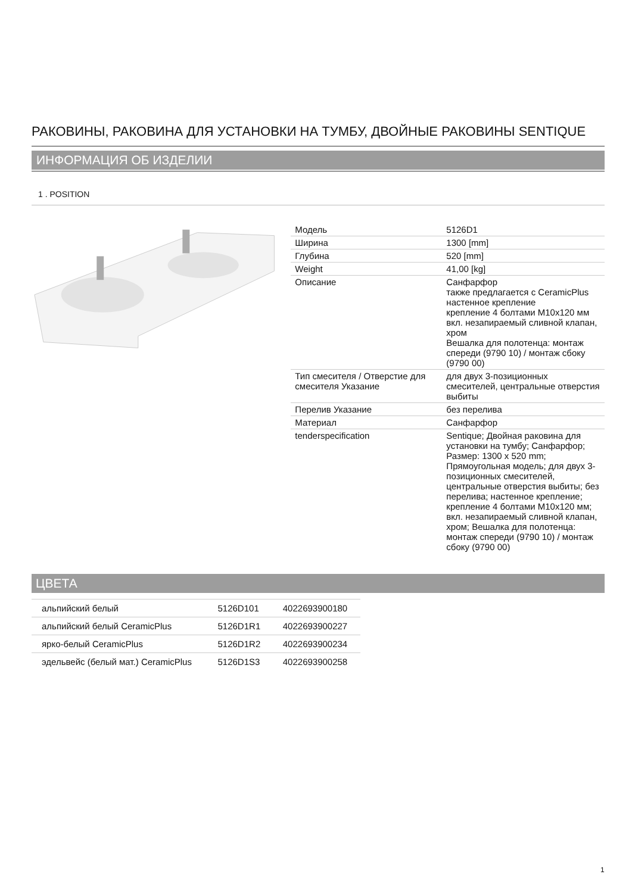РАКОВИНЫ, РАКОВИНА ДЛЯ УСТАНОВКИ НА ТУМБУ, ДВОЙНЫЕ РАКОВИНЫ SENTIQUE
ИНФОРМАЦИЯ ОБ ИЗДЕЛИИ
1 . POSITION
| Модель | 5126D1 |
| Ширина | 1300 [mm] |
| Глубина | 520 [mm] |
| Weight | 41,00 [kg] |
| Описание | Санфарфор также предлагается с CeramicPlus настенное крепление крепление 4 болтами M10x120 мм вкл. незапираемый сливной клапан, хром Вешалка для полотенца: монтаж спереди (9790 10) / монтаж сбоку (9790 00) |
| Тип смесителя / Отверстие для смесителя Указание | для двух 3-позиционных смесителей, центральные отверстия выбиты |
| Перелив Указание | без перелива |
| Материал | Санфарфор |
| tenderspecification | Sentique; Двойная раковина для установки на тумбу; Санфарфор; Размер: 1300 x 520 mm; Прямоугольная модель; для двух 3-позиционных смесителей, центральные отверстия выбиты; без перелива; настенное крепление; крепление 4 болтами M10x120 мм; вкл. незапираемый сливной клапан, хром; Вешалка для полотенца: монтаж спереди (9790 10) / монтаж сбоку (9790 00) |
ЦВЕТА
| альпийский белый | 5126D101 | 4022693900180 |
| альпийский белый CeramicPlus | 5126D1R1 | 4022693900227 |
| ярко-белый CeramicPlus | 5126D1R2 | 4022693900234 |
| эдельвейс (белый мат.) CeramicPlus | 5126D1S3 | 4022693900258 |
1